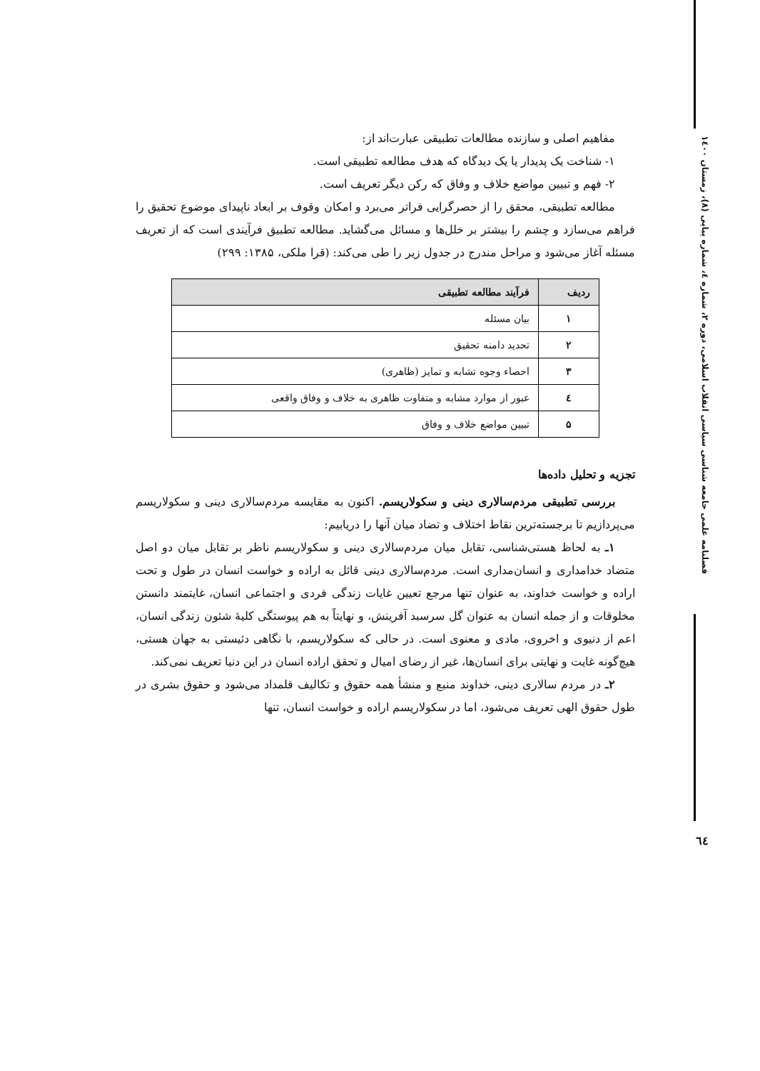مفاهیم اصلی و سازنده مطالعات تطبیقی عبارت‌اند از:
۱- شناخت یک پدیدار یا یک دیدگاه که هدف مطالعه تطبیقی است.
۲- فهم و تبیین مواضع خلاف و وفاق که رکن دیگر تعریف است.
مطالعه تطبیقی، محقق را از حصرگرایی فراتر می‌برد و امکان وقوف بر ابعاد ناپیدای موضوع تحقیق را فراهم می‌سازد و چشم را بیشتر بر خلل‌ها و مسائل می‌گشاید. مطالعه تطبیق فرآیندی است که از تعریف مسئله آغاز می‌شود و مراحل مندرج در جدول زیر را طی می‌کند: (قرا ملکی، ۱۳۸۵: ۲۹۹)
| ردیف | فرآیند مطالعه تطبیقی |
| --- | --- |
| ۱ | بیان مسئله |
| ۲ | تحدید دامنه تحقیق |
| ۳ | احصاء وجوه تشابه و تمایز (ظاهری) |
| ٤ | عبور از موارد مشابه و متفاوت ظاهری به خلاف و وفاق واقعی |
| ۵ | تبیین مواضع خلاف و وفاق |
تجزیه و تحلیل داده‌ها
بررسی تطبیقی مردم‌سالاری دینی و سکولاریسم. اکنون به مقایسه مردم‌سالاری دینی و سکولاریسم می‌پردازیم تا برجسته‌ترین نقاط اختلاف و تضاد میان آنها را دریابیم:
۱ـ به لحاظ هستی‌شناسی، تقابل میان مردم‌سالاری دینی و سکولاریسم ناظر بر تقابل میان دو اصل متضاد خدامداری و انسان‌مداری است. مردم‌سالاری دینی قائل به اراده و خواست انسان در طول و تحت اراده و خواست خداوند، به عنوان تنها مرجع تعیین غایات زندگی فردی و اجتماعی انسان، غایتمند دانستن مخلوقات و از جمله انسان به عنوان گل سرسبد آفرینش، و نهایتاً به هم پیوستگی کلیهٔ شئون زندگی انسان، اعم از دنیوی و اخروی، مادی و معنوی است. در حالی که سکولاریسم، با نگاهی دئیستی به جهان هستی، هیچ‌گونه غایت و نهایتی برای انسان‌ها، غیر از رضای امیال و تحقق اراده انسان در این دنیا تعریف نمی‌کند.
۲ـ در مردم سالاری دینی، خداوند منبع و منشأ همه حقوق و تکالیف قلمداد می‌شود و حقوق بشری در طول حقوق الهی تعریف می‌شود، اما در سکولاریسم اراده و خواست انسان، تنها
فصلنامه علمی جامعه شناسی سیاسی انقلاب اسلامی، دوره ۲، شماره ٤، شماره پیاپی (۸)، زمستان ۱٤۰۰
٦٤